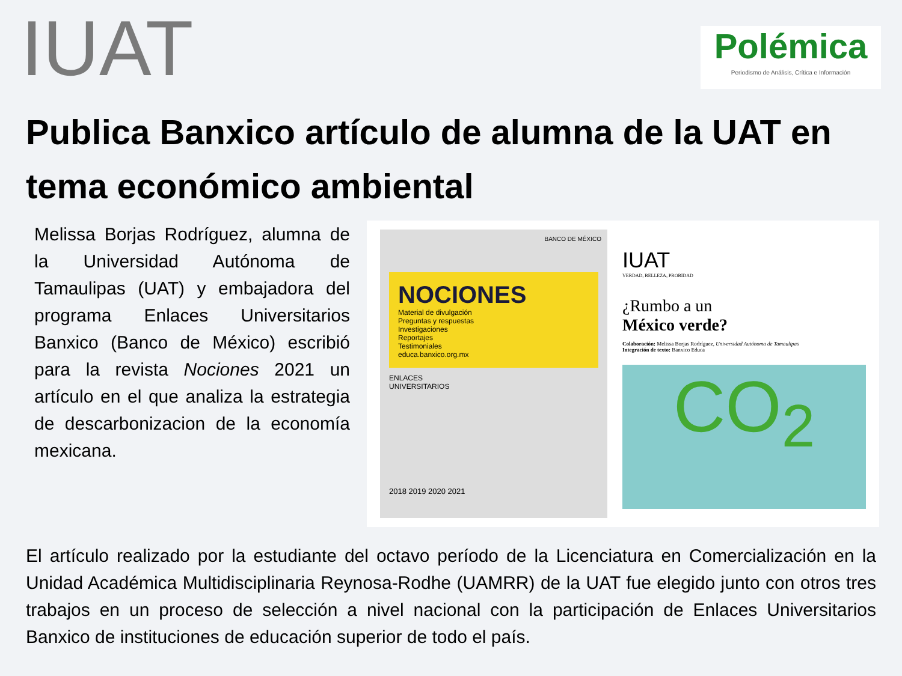IUAT
Polémica
Periodismo de Análisis, Crítica e Información
Publica Banxico artículo de alumna de la UAT en tema económico ambiental
Melissa Borjas Rodríguez, alumna de la Universidad Autónoma de Tamaulipas (UAT) y embajadora del programa Enlaces Universitarios Banxico (Banco de México) escribió para la revista Nociones 2021 un artículo en el que analiza la estrategia de descarbonizacion de la economía mexicana.
BANCO DE MÉXICO
NOCIONES
Material de divulgación
Preguntas y respuestas
Investigaciones
Reportajes
Testimoniales
educa.banxico.org.mx
ENLACES
UNIVERSITARIOS
2018 2019 2020 2021
IUAT
VERDAD, BELLEZA, PROBIDAD
¿Rumbo a un
México verde?
Colaboración: Melissa Borjas Rodríguez, Universidad Autónoma de Tamaulipas
Integración de texto: Banxico Educa
CO<sub>2</sub>
El artículo realizado por la estudiante del octavo período de la Licenciatura en Comercialización en la Unidad Académica Multidisciplinaria Reynosa-Rodhe (UAMRR) de la UAT fue elegido junto con otros tres trabajos en un proceso de selección a nivel nacional con la participación de Enlaces Universitarios Banxico de instituciones de educación superior de todo el país.